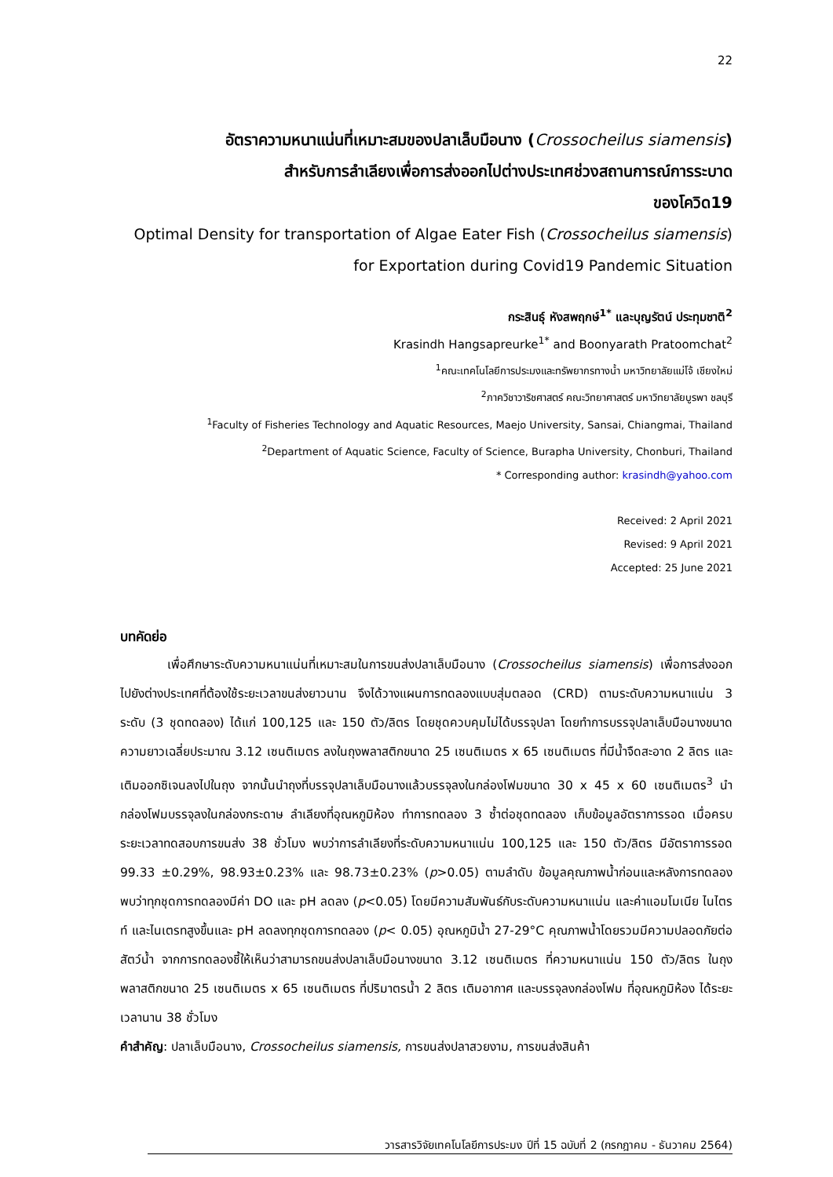22
อัตราความหนาแน่นที่เหมาะสมของปลาเล็บมือนาง (Crossocheilus siamensis)
สำหรับการลำเลียงเพื่อการส่งออกไปต่างประเทศช่วงสถานการณ์การระบาด
ของโควิด19
Optimal Density for transportation of Algae Eater Fish (Crossocheilus siamensis)
for Exportation during Covid19 Pandemic Situation
กระสินธุ์ หังสพฤกษ์<sup>1*</sup> และบุญรัตน์ ประทุมชาติ<sup>2</sup>
Krasindh Hangsapreurke<sup>1*</sup> and Boonyarath Pratoomchat<sup>2</sup>
<sup>1</sup> คณะเทคโนโลยีการประมงและทรัพยากรทางน้ำ มหาวิทยาลัยแม่โจ้ เชียงใหม่
<sup>2</sup> ภาควิชาวาริชศาสตร์ คณะวิทยาศาสตร์ มหาวิทยาลัยบูรพา ชลบุรี
<sup>1</sup> Faculty of Fisheries Technology and Aquatic Resources, Maejo University, Sansai, Chiangmai, Thailand
<sup>2</sup> Department of Aquatic Science, Faculty of Science, Burapha University, Chonburi, Thailand
* Corresponding author: krasindh@yahoo.com
Received: 2 April 2021
Revised: 9 April 2021
Accepted: 25 June 2021
บทคัดย่อ
เพื่อศึกษาระดับความหนาแน่นที่เหมาะสมในการขนส่งปลาเล็บมือนาง (Crossocheilus siamensis) เพื่อการส่งออกไปยังต่างประเทศที่ต้องใช้ระยะเวลาขนส่งยาวนาน จึงได้วางแผนการทดลองแบบสุ่มตลอด (CRD) ตามระดับความหนาแน่น 3 ระดับ (3 ชุดทดลอง) ได้แก่ 100,125 และ 150 ตัว/ลิตร โดยชุดควบคุมไม่ได้บรรจุปลา โดยทำการบรรจุปลาเล็บมือนางขนาดความยาวเฉลี่ยประมาณ 3.12 เซนติเมตร ลงในถุงพลาสติกขนาด 25 เซนติเมตร x 65 เซนติเมตร ที่มีน้ำจืดสะอาด 2 ลิตร และเติมออกซิเจนลงไปในถุง จากนั้นนำถุงที่บรรจุปลาเล็บมือนางแล้วบรรจุลงในกล่องโฟมขนาด 30 x 45 x 60 เซนติเมตร<sup>3</sup> นำกล่องโฟมบรรจุลงในกล่องกระดาษ ลำเลียงที่อุณหภูมิห้อง ทำการทดลอง 3 ซ้ำต่อชุดทดลอง เก็บข้อมูลอัตราการรอด เมื่อครบระยะเวลาทดสอบการขนส่ง 38 ชั่วโมง พบว่าการลำเลียงที่ระดับความหนาแน่น 100,125 และ 150 ตัว/ลิตร มีอัตราการรอด 99.33 ±0.29%, 98.93±0.23% และ 98.73±0.23% (p>0.05) ตามลำดับ ข้อมูลคุณภาพน้ำก่อนและหลังการทดลอง พบว่าทุกชุดการทดลองมีค่า DO และ pH ลดลง (p<0.05) โดยมีความสัมพันธ์กับระดับความหนาแน่น และค่าแอมโมเนีย ไนไตรท์ และไนเตรทสูงขึ้นและ pH ลดลงทุกชุดการทดลอง (p< 0.05) อุณหภูมิน้ำ 27-29°C คุณภาพน้ำโดยรวมมีความปลอดภัยต่อสัตว์น้ำ จากการทดลองชี้ให้เห็นว่าสามารถขนส่งปลาเล็บมือนางขนาด 3.12 เซนติเมตร ที่ความหนาแน่น 150 ตัว/ลิตร ในถุงพลาสติกขนาด 25 เซนติเมตร x 65 เซนติเมตร ที่ปริมาตรน้ำ 2 ลิตร เติมอากาศ และบรรจุลงกล่องโฟม ที่อุณหภูมิห้อง ได้ระยะเวลานาน 38 ชั่วโมง
คำสำคัญ: ปลาเล็บมือนาง, Crossocheilus siamensis, การขนส่งปลาสวยงาม, การขนส่งสินค้า
วารสารวิจัยเทคโนโลยีการประมง ปีที่ 15 ฉบับที่ 2 (กรกฎาคม - ธันวาคม 2564)